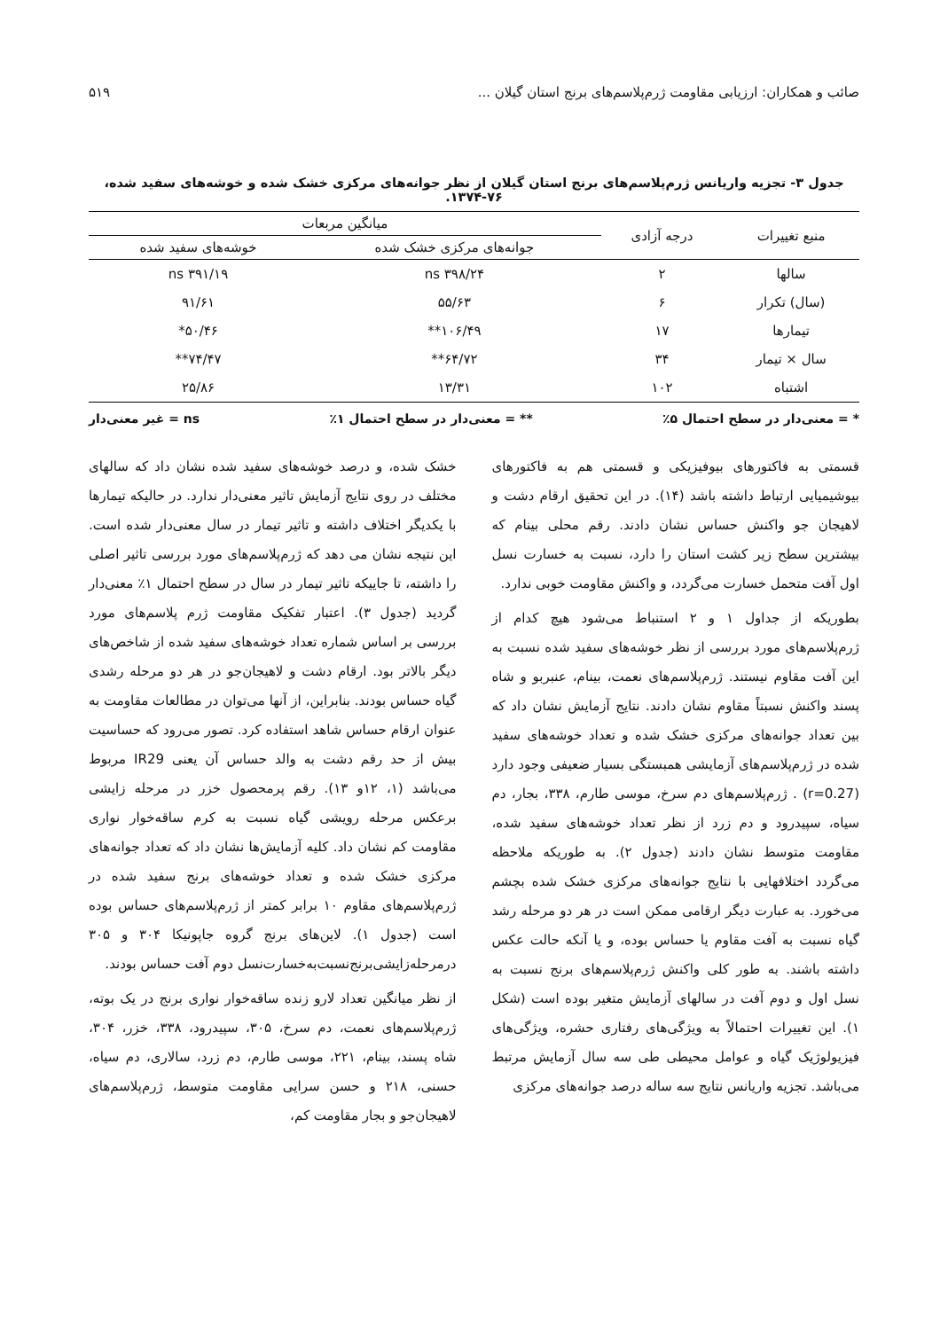صائب و همکاران: ارزیابی مقاومت ژرم‌پلاسم‌های برنج استان گیلان ... ۵۱۹
جدول ۳- تجزیه واریانس ژرم‌پلاسم‌های برنج استان گیلان از نظر جوانه‌های مرکزی خشک شده و خوشه‌های سفید شده، ۷۶-۱۳۷۴.
| منبع تغییرات | درجه آزادی | میانگین مربعات | |
| --- | --- | --- | --- |
| | | جوانه‌های مرکزی خشک شده | خوشه‌های سفید شده |
| سالها | ۲ | ۳۹۸/۲۴ ns | ۳۹۱/۱۹ ns |
| (سال) تکرار | ۶ | ۵۵/۶۳ | ۹۱/۶۱ |
| تیمارها | ۱۷ | ۱۰۶/۴۹** | ۵۰/۴۶* |
| سال × تیمار | ۳۴ | ۶۴/۷۲** | ۷۴/۴۷** |
| اشتباه | ۱۰۲ | ۱۳/۳۱ | ۲۵/۸۶ |
* = معنی‌دار در سطح احتمال ۵٪ ** = معنی‌دار در سطح احتمال ۱٪ ns = غیر معنی‌دار
قسمتی به فاکتورهای بیوفیزیکی و قسمتی هم به فاکتورهای بیوشیمیایی ارتباط داشته باشد (۱۴). در این تحقیق ارقام دشت و لاهیجان جو واکنش حساس نشان دادند. رقم محلی بینام که بیشترین سطح زیر کشت استان را دارد، نسبت به خسارت نسل اول آفت متحمل خسارت می‌گردد، و واکنش مقاومت خوبی ندارد.
بطوریکه از جداول ۱ و ۲ استنباط می‌شود هیچ کدام از ژرم‌پلاسم‌های مورد بررسی از نظر خوشه‌های سفید شده نسبت به این آفت مقاوم نیستند. ژرم‌پلاسم‌های نعمت، بینام، عنبربو و شاه پسند واکنش نسبتاً مقاوم نشان دادند. نتایج آزمایش نشان داد که بین تعداد جوانه‌های مرکزی خشک شده و تعداد خوشه‌های سفید شده در ژرم‌پلاسم‌های آزمایشی همبستگی بسیار ضعیفی وجود دارد (r=0.27) . ژرم‌پلاسم‌های دم سرخ، موسی طارم، ۳۳۸، بجار، دم سیاه، سپیدرود و دم زرد از نظر تعداد خوشه‌های سفید شده، مقاومت متوسط نشان دادند (جدول ۲). به طوریکه ملاحظه می‌گردد اختلافهایی با نتایج جوانه‌های مرکزی خشک شده بچشم می‌خورد. به عبارت دیگر ارقامی ممکن است در هر دو مرحله رشد گیاه نسبت به آفت مقاوم یا حساس بوده، و یا آنکه حالت عکس داشته باشند. به طور کلی واکنش ژرم‌پلاسم‌های برنج نسبت به نسل اول و دوم آفت در سالهای آزمایش متغیر بوده است (شکل ۱). این تغییرات احتمالاً به ویژگی‌های رفتاری حشره، ویژگی‌های فیزیولوژیک گیاه و عوامل محیطی طی سه سال آزمایش مرتبط می‌باشد. تجزیه واریانس نتایج سه ساله درصد جوانه‌های مرکزی
خشک شده، و درصد خوشه‌های سفید شده نشان داد که سالهای مختلف در روی نتایج آزمایش تاثیر معنی‌دار ندارد. در حالیکه تیمارها با یکدیگر اختلاف داشته و تاثیر تیمار در سال معنی‌دار شده است. این نتیجه نشان می دهد که ژرم‌پلاسم‌های مورد بررسی تاثیر اصلی را داشته، تا جاییکه تاثیر تیمار در سال در سطح احتمال ۱٪ معنی‌دار گردید (جدول ۳). اعتبار تفکیک مقاومت ژرم پلاسم‌های مورد بررسی بر اساس شماره تعداد خوشه‌های سفید شده از شاخص‌های دیگر بالاتر بود. ارقام دشت و لاهیجان‌جو در هر دو مرحله رشدی گیاه حساس بودند. بنابراین، از آنها می‌توان در مطالعات مقاومت به عنوان ارقام حساس شاهد استفاده کرد. تصور می‌رود که حساسیت بیش از حد رقم دشت به والد حساس آن یعنی IR29 مربوط می‌باشد (۱، ۱۲و ۱۳). رقم پرمحصول خزر در مرحله زایشی برعکس مرحله رویشی گیاه نسبت به کرم ساقه‌خوار نواری مقاومت کم نشان داد. کلیه آزمایش‌ها نشان داد که تعداد جوانه‌های مرکزی خشک شده و تعداد خوشه‌های برنج سفید شده در ژرم‌پلاسم‌های مقاوم ۱۰ برابر کمتر از ژرم‌پلاسم‌های حساس بوده است (جدول ۱). لاین‌های برنج گروه جاپونیکا ۳۰۴ و ۳۰۵ درمرحله‌زایشی‌برنج‌نسبت‌به‌خسارت‌نسل دوم آفت حساس بودند.
از نظر میانگین تعداد لارو زنده ساقه‌خوار نواری برنج در یک بوته، ژرم‌پلاسم‌های نعمت، دم سرخ، ۳۰۵، سپیدرود، ۳۳۸، خزر، ۳۰۴، شاه پسند، بینام، ۲۲۱، موسی طارم، دم زرد، سالاری، دم سیاه، حسنی، ۲۱۸ و حسن سرایی مقاومت متوسط، ژرم‌پلاسم‌های لاهیجان‌جو و بجار مقاومت کم،